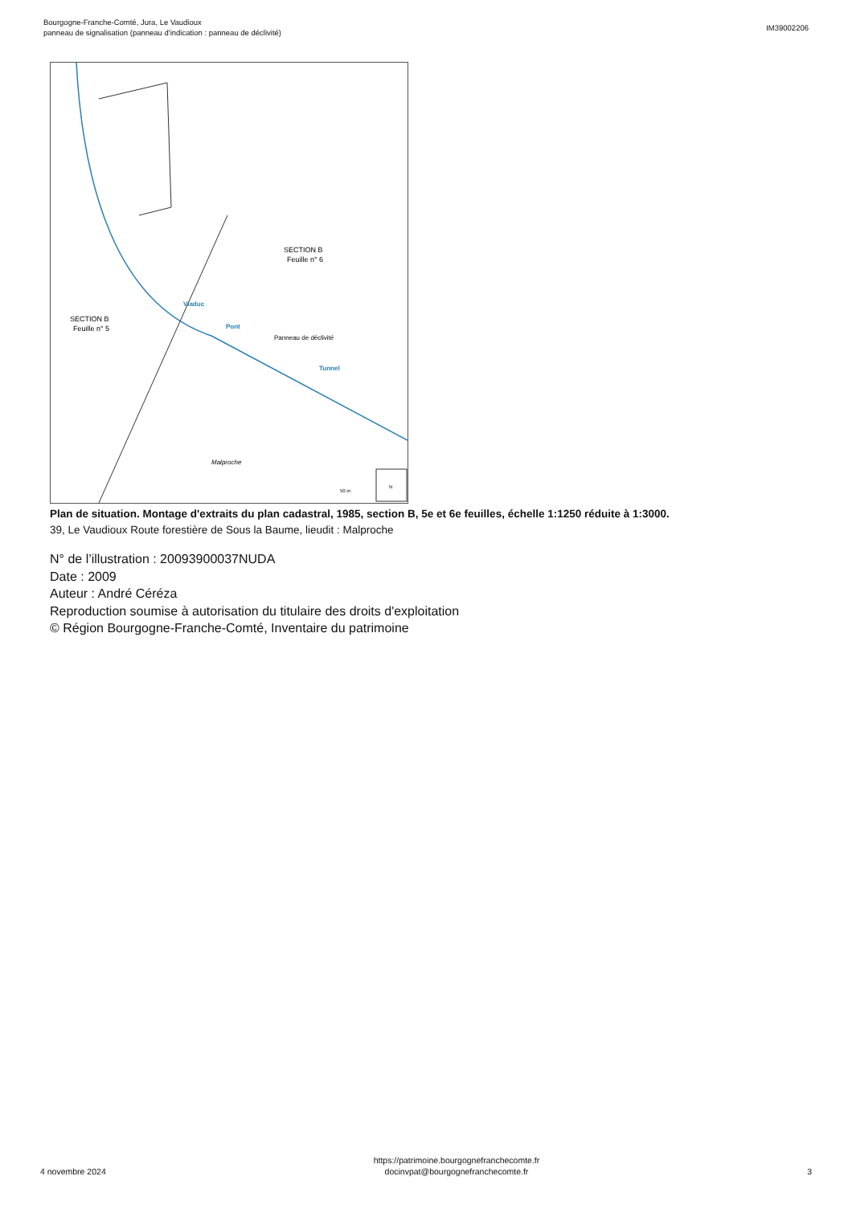Bourgogne-Franche-Comté, Jura, Le Vaudioux
panneau de signalisation (panneau d'indication : panneau de déclivité)
IM39002206
SECTION B
Feuille n° 6
SECTION B
Feuille n° 5
Viaduc
Pont
Panneau de déclivité
Tunnel
Malproche
50 m
N
Plan de situation. Montage d'extraits du plan cadastral, 1985, section B, 5e et 6e feuilles, échelle 1:1250 réduite à 1:3000.
39, Le Vaudioux Route forestière de Sous la Baume, lieudit : Malproche
N° de l’illustration : 20093900037NUDA
Date : 2009
Auteur : André Céréza
Reproduction soumise à autorisation du titulaire des droits d'exploitation
© Région Bourgogne-Franche-Comté, Inventaire du patrimoine
4 novembre 2024
https://patrimoine.bourgognefranchecomte.fr
docinvpat@bourgognefranchecomte.fr
3